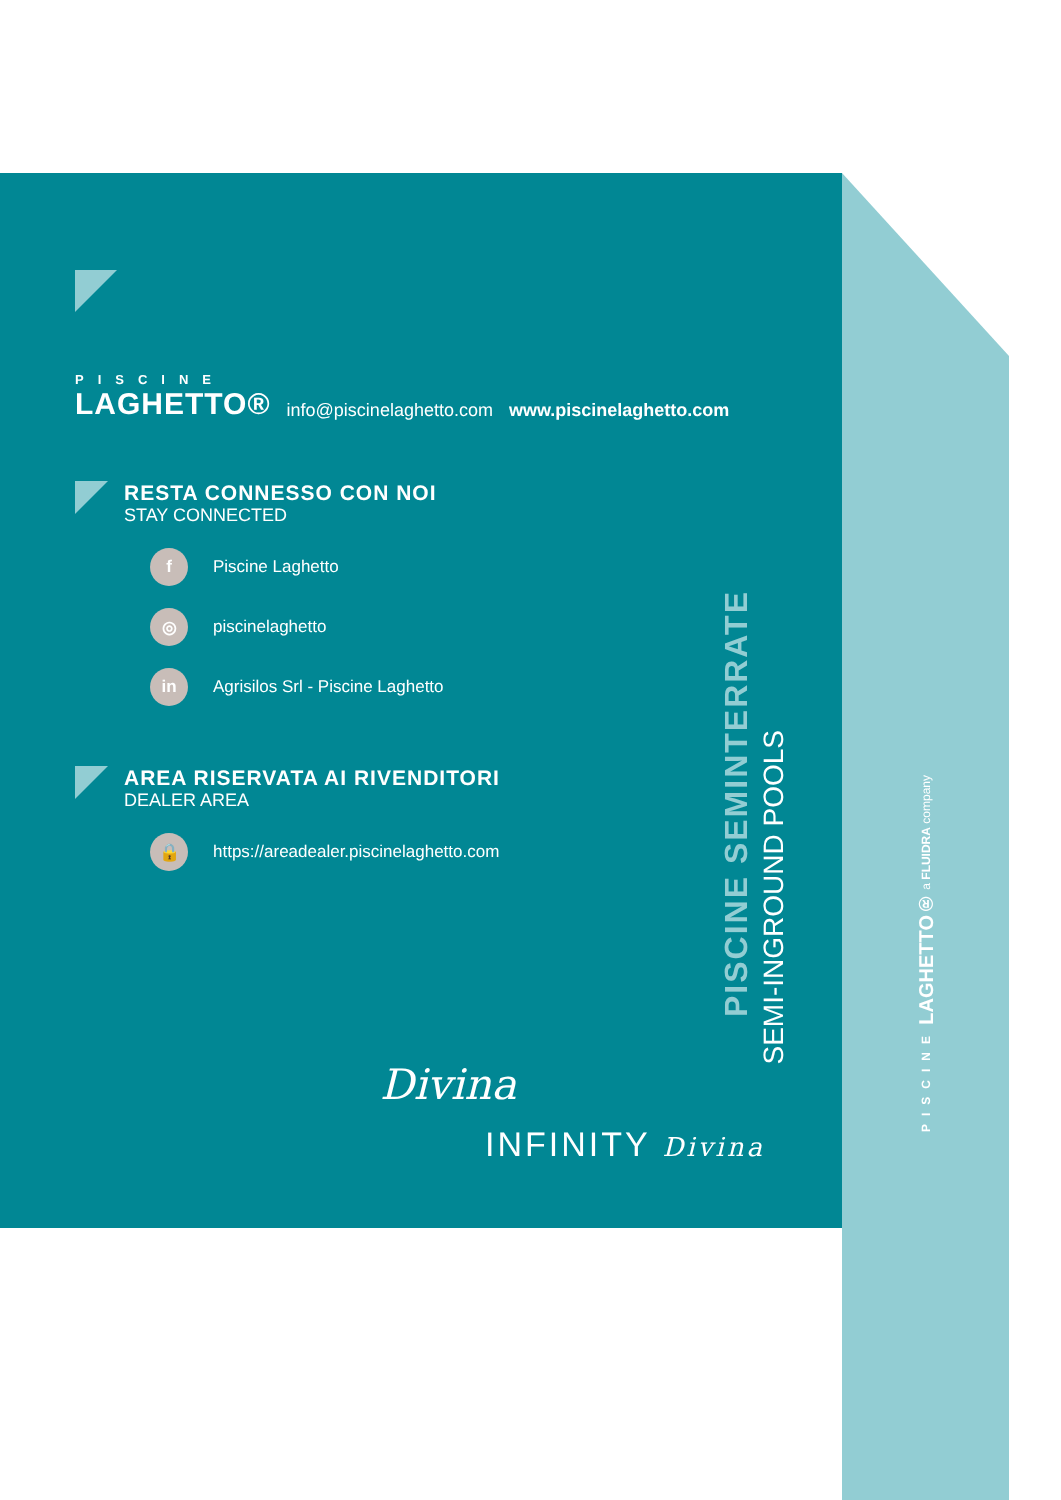PISCINE
LAGHETTO®
info@piscinelaghetto.com www.piscinelaghetto.com
RESTA CONNESSO CON NOI
STAY CONNECTED
f
Piscine Laghetto
◎
piscinelaghetto
in
Agrisilos Srl - Piscine Laghetto
AREA RISERVATA AI RIVENDITORI
DEALER AREA
🔒
https://areadealer.piscinelaghetto.com
PISCINE SEMINTERRATE
SEMI-INGROUND POOLS
Divina
INFINITY Divina
PISCINE LAGHETTO® a FLUIDRA company